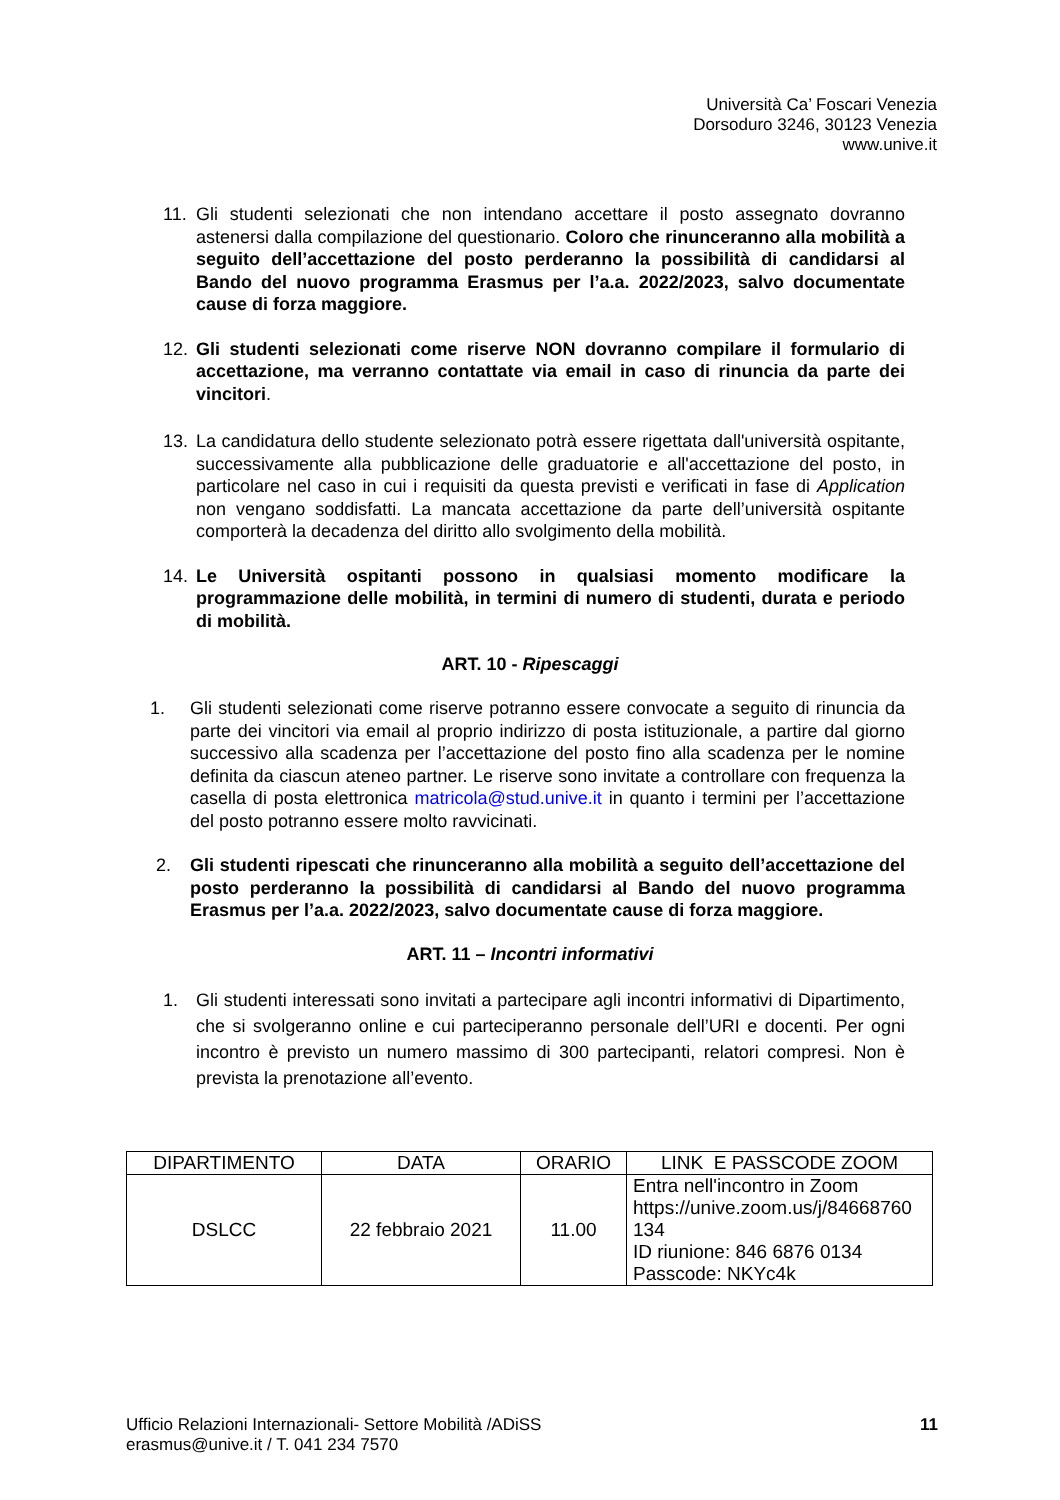Università Ca’ Foscari Venezia
Dorsoduro 3246, 30123 Venezia
www.unive.it
11. Gli studenti selezionati che non intendano accettare il posto assegnato dovranno astenersi dalla compilazione del questionario. Coloro che rinunceranno alla mobilità a seguito dell’accettazione del posto perderanno la possibilità di candidarsi al Bando del nuovo programma Erasmus per l’a.a. 2022/2023, salvo documentate cause di forza maggiore.
12. Gli studenti selezionati come riserve NON dovranno compilare il formulario di accettazione, ma verranno contattate via email in caso di rinuncia da parte dei vincitori.
13. La candidatura dello studente selezionato potrà essere rigettata dall'università ospitante, successivamente alla pubblicazione delle graduatorie e all'accettazione del posto, in particolare nel caso in cui i requisiti da questa previsti e verificati in fase di Application non vengano soddisfatti. La mancata accettazione da parte dell’università ospitante comporterà la decadenza del diritto allo svolgimento della mobilità.
14. Le Università ospitanti possono in qualsiasi momento modificare la programmazione delle mobilità, in termini di numero di studenti, durata e periodo di mobilità.
ART. 10 - Ripescaggi
1. Gli studenti selezionati come riserve potranno essere convocate a seguito di rinuncia da parte dei vincitori via email al proprio indirizzo di posta istituzionale, a partire dal giorno successivo alla scadenza per l’accettazione del posto fino alla scadenza per le nomine definita da ciascun ateneo partner. Le riserve sono invitate a controllare con frequenza la casella di posta elettronica matricola@stud.unive.it in quanto i termini per l’accettazione del posto potranno essere molto ravvicinati.
2. Gli studenti ripescati che rinunceranno alla mobilità a seguito dell’accettazione del posto perderanno la possibilità di candidarsi al Bando del nuovo programma Erasmus per l’a.a. 2022/2023, salvo documentate cause di forza maggiore.
ART. 11 – Incontri informativi
1. Gli studenti interessati sono invitati a partecipare agli incontri informativi di Dipartimento, che si svolgeranno online e cui parteciperanno personale dell’URI e docenti. Per ogni incontro è previsto un numero massimo di 300 partecipanti, relatori compresi. Non è prevista la prenotazione all’evento.
| DIPARTIMENTO | DATA | ORARIO | LINK E PASSCODE ZOOM |
| --- | --- | --- | --- |
| DSLCC | 22 febbraio 2021 | 11.00 | Entra nell'incontro in Zoom https://unive.zoom.us/j/84668760 134 ID riunione: 846 6876 0134 Passcode: NKYc4k |
Ufficio Relazioni Internazionali- Settore Mobilità /ADiSS
erasmus@unive.it / T. 041 234 7570
11